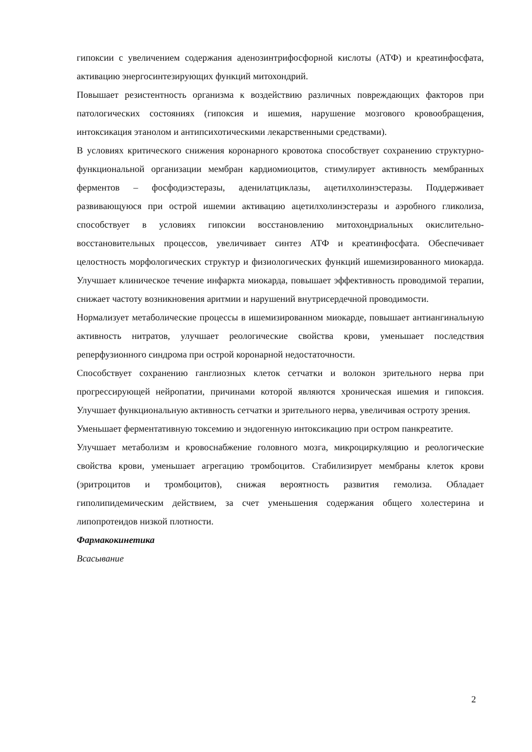гипоксии с увеличением содержания аденозинтрифосфорной кислоты (АТФ) и креатинфосфата, активацию энергосинтезирующих функций митохондрий.
Повышает резистентность организма к воздействию различных повреждающих факторов при патологических состояниях (гипоксия и ишемия, нарушение мозгового кровообращения, интоксикация этанолом и антипсихотическими лекарственными средствами).
В условиях критического снижения коронарного кровотока способствует сохранению структурно-функциональной организации мембран кардиомиоцитов, стимулирует активность мембранных ферментов – фосфодиэстеразы, аденилатциклазы, ацетилхолинэстеразы. Поддерживает развивающуюся при острой ишемии активацию ацетилхолинэстеразы и аэробного гликолиза, способствует в условиях гипоксии восстановлению митохондриальных окислительно-восстановительных процессов, увеличивает синтез АТФ и креатинфосфата. Обеспечивает целостность морфологических структур и физиологических функций ишемизированного миокарда. Улучшает клиническое течение инфаркта миокарда, повышает эффективность проводимой терапии, снижает частоту возникновения аритмии и нарушений внутрисердечной проводимости.
Нормализует метаболические процессы в ишемизированном миокарде, повышает антиангинальную активность нитратов, улучшает реологические свойства крови, уменьшает последствия реперфузионного синдрома при острой коронарной недостаточности.
Способствует сохранению ганглиозных клеток сетчатки и волокон зрительного нерва при прогрессирующей нейропатии, причинами которой являются хроническая ишемия и гипоксия. Улучшает функциональную активность сетчатки и зрительного нерва, увеличивая остроту зрения.
Уменьшает ферментативную токсемию и эндогенную интоксикацию при остром панкреатите.
Улучшает метаболизм и кровоснабжение головного мозга, микроциркуляцию и реологические свойства крови, уменьшает агрегацию тромбоцитов. Стабилизирует мембраны клеток крови (эритроцитов и тромбоцитов), снижая вероятность развития гемолиза. Обладает гиполипидемическим действием, за счет уменьшения содержания общего холестерина и липопротеидов низкой плотности.
Фармакокинетика
Всасывание
2